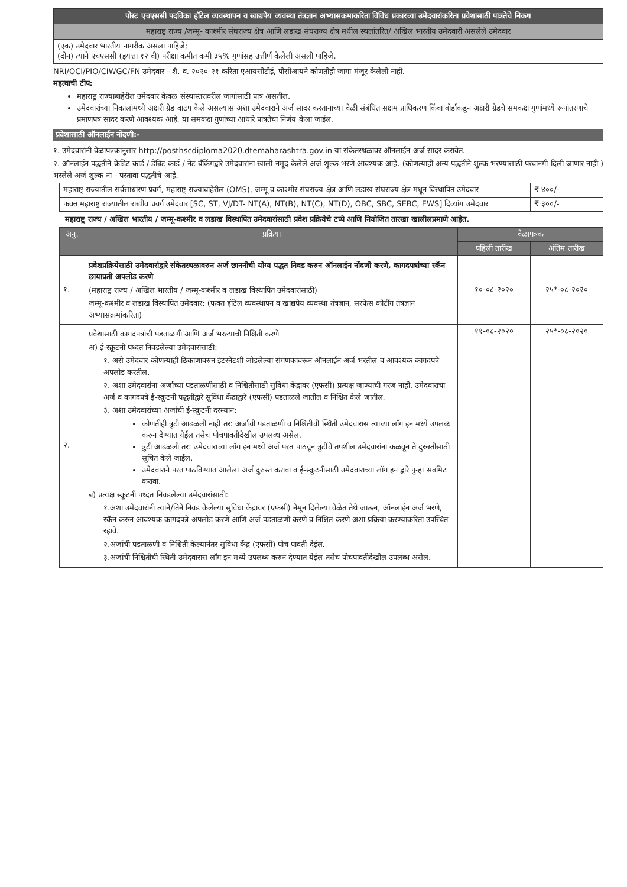| पोस्ट एचएससी पदविका हॉटेल व्यवस्थापन व खाद्यपेय व्यवस्था तंत्रज्ञान अभ्यासक्रमाकरिता विविध प्रकारच्या उमेदवारांकरिता प्रवेशासाठी पात्रतेचे निकष |
| महाराष्ट्र राज्य /जम्मू- काश्मीर संघराज्य क्षेत्र आणि लडाख संघराज्य क्षेत्र मधील स्थलांतरित/ अखिल भारतीय उमेदवारी असलेले उमेदवार |
| (एक) उमेदवार भारतीय नागरीक असला पाहिजे; (दोन) त्याने एचएससी (इयत्ता १२ वी) परीक्षा कमीत कमी ३५% गुणांसह उत्तीर्ण केलेली असली पाहिजे. |
NRI/OCI/PIO/CIWGC/FN उमेदवार - शै. व. २०२०-२१ करिता एआयसीटीई, पीसीआयने कोणतीही जागा मंजूर केलेली नाही.
महत्वाची टीप:
महाराष्ट्र राज्याबाहेरील उमेदवार केवळ संस्थास्तरावरील जागांसाठी पात्र असतील.
उमेदवारांच्या निकालांमध्ये अक्षरी ग्रेड वाटप केले असल्यास अशा उमेदवाराने अर्ज सादर करतानाच्या वेळी संबंधित सक्षम प्राधिकरण किंवा बोर्डाकडून अक्षरी ग्रेडचे समकक्ष गुणांमध्ये रूपांतरणाचे प्रमाणपत्र सादर करणे आवश्यक आहे. या समकक्ष गुणांच्या आधारे पात्रतेचा निर्णय केला जाईल.
प्रवेशासाठी ऑनलाईन नोंदणी:-
१. उमेदवारांनी वेळापत्रकानुसार http://posthscdiploma2020.dtemaharashtra.gov.in या संकेतस्थळावर ऑनलाईन अर्ज सादर करावेत.
२. ऑनलाईन पद्धतीने क्रेडिट कार्ड / डेबिट कार्ड / नेट बँकिंगद्वारे उमेदवारांना खाली नमूद केलेले अर्ज शुल्क भरणे आवश्यक आहे. (कोणत्याही अन्य पद्धतीने शुल्क भरण्यासाठी परवानगी दिली जाणार नाही ) भरलेले अर्ज शुल्क ना - परतावा पद्धतीचे आहे.
| महाराष्ट्र राज्यातील सर्वसाधारण प्रवर्ग, महाराष्ट्र राज्याबाहेरील (OMS), जम्मू व काश्मीर संघराज्य क्षेत्र आणि लडाख संघराज्य क्षेत्र मधून विस्थापित उमेदवार | ₹ ४००/- |
| फक्त महाराष्ट्र राज्यातील राखीव प्रवर्ग उमेदवार [SC, ST, VJ/DT- NT(A), NT(B), NT(C), NT(D), OBC, SBC, SEBC, EWS] दिव्यांग उमेदवार | ₹ ३००/- |
महाराष्ट्र राज्य / अखिल भारतीय / जम्मू-कश्मीर व लडाख विस्थापित उमेदवारांसाठी प्रवेश प्रक्रियेचे टप्पे आणि नियोजित तारखा खालीलप्रमाणे आहेत.
| अनु. | प्रक्रिया | वेळापत्रक | |
| --- | --- | --- | --- |
| | | पहिली तारीख | अंतिम तारीख |
| १. | प्रवेशप्रक्रियेसाठी उमेदवारांद्वारे संकेतस्थळावरुन अर्ज छाननीची योग्य पद्धत निवड करुन ऑनलाईन नोंदणी करणे, कागदपत्रांच्या स्कॅन छायाप्रती अपलोड करणे (महाराष्ट्र राज्य / अखिल भारतीय / जम्मू-कश्मीर व लडाख विस्थापित उमेदवारांसाठी) जम्मू-कश्मीर व लडाख विस्थापित उमेदवार: (फक्त हॉटेल व्यवस्थापन व खाद्यपेय व्यवस्था तंत्रज्ञान, सरफेस कोटींग तंत्रज्ञान अभ्यासक्रमांकरिता) | १०-०८-२०२० | २५*-०८-२०२० |
| २. | प्रवेशासाठी कागदपत्रांची पडताळणी आणि अर्ज भरल्याची निश्चिती करणे अ) ई-स्क्रूटनी पध्दत निवडलेल्या उमेदवारांसाठी: १. असे उमेदवार कोणत्याही ठिकाणावरुन इंटरनेटशी जोडलेल्या संगणकावरून ऑनलाईन अर्ज भरतील व आवश्यक कागदपत्रे अपलोड करतील. २. अशा उमेदवारांना अर्जाच्या पडताळणीसाठी व निश्चितीसाठी सुविधा केंद्रावर (एफसी) प्रत्यक्ष जाण्याची गरज नाही. उमेदवाराचा अर्ज व कागदपत्रे ई-स्क्रूटनी पद्धतीद्वारे सुविधा केंद्राद्वारे (एफसी) पडताळले जातील व निश्चित केले जातील. ३. अशा उमेदवारांच्या अर्जाची ई-स्क्रूटनी दरम्यान: कोणतीही त्रुटी आढळली नाही तर: अर्जाची पडताळणी व निश्चितीची स्थिती उमेदवारास त्याच्या लॉग इन मध्ये उपलब्ध करुन देण्यात येईल तसेच पोचपावतीदेखील उपलब्ध असेल. त्रुटी आढळली तर: उमेदवाराच्या लॉग इन मध्ये अर्ज परत पाठवून त्रुटींचे तपशील उमेदवारांना कळवून ते दुरुस्तीसाठी सूचित केले जाईल. उमेदवाराने परत पाठविण्यात आलेला अर्ज दुरुस्त करावा व ई-स्क्रूटनीसाठी उमेदवाराच्या लॉग इन द्वारे पुन्हा सबमिट करावा. ब) प्रत्यक्ष स्क्रूटनी पध्दत निवडलेल्या उमेदवारांसाठी: १.अशा उमेदवारांनी त्याने/तिने निवड केलेल्या सुविधा केंद्रावर (एफसी) नेमून दिलेल्या वेळेत तेथे जाऊन, ऑनलाईन अर्ज भरणे, स्कॅन करुन आवश्यक कागदपत्रे अपलोड करणे आणि अर्ज पडताळणी करणे व निश्चित करणे अशा प्रक्रिया करण्याकरिता उपस्थित रहावे. २.अर्जाची पडताळणी व निश्चिती केल्यानंतर सुविधा केंद्र (एफसी) पोच पावती देईल. ३.अर्जाची निश्चितीची स्थिती उमेदवारास लॉग इन मध्ये उपलब्ध करुन देण्यात येईल तसेच पोचपावतीदेखील उपलब्ध असेल. | ११-०८-२०२० | २५*-०८-२०२० |